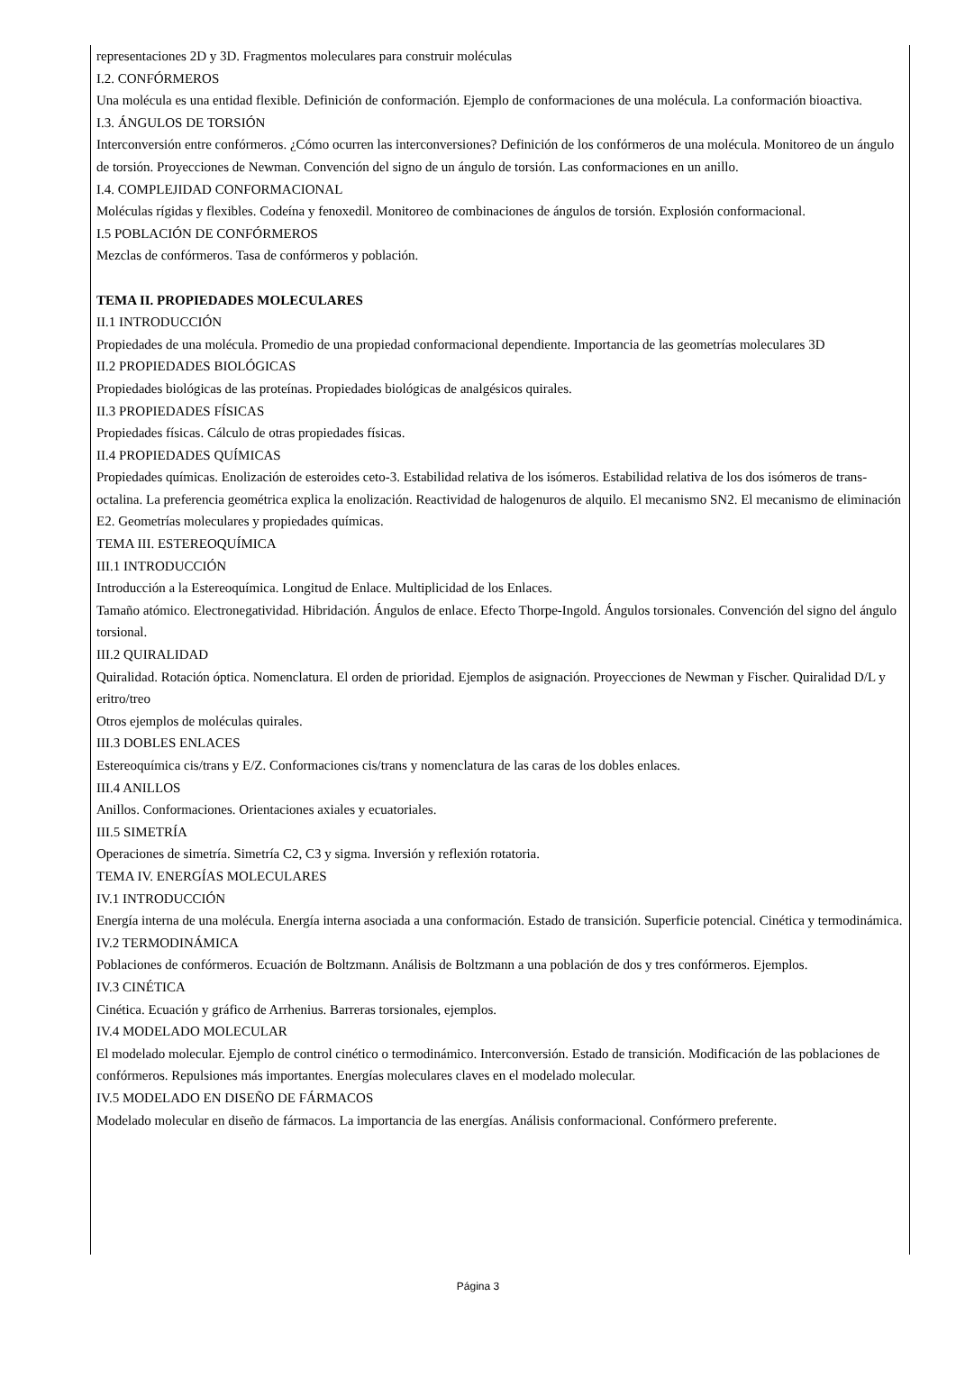representaciones 2D y 3D. Fragmentos moleculares para construir moléculas
I.2. CONFÓRMEROS
Una molécula es una entidad flexible. Definición de conformación. Ejemplo de conformaciones de una molécula. La conformación bioactiva.
I.3. ÁNGULOS DE TORSIÓN
Interconversión entre confórmeros. ¿Cómo ocurren las interconversiones? Definición de los confórmeros de una molécula. Monitoreo de un ángulo de torsión. Proyecciones de Newman. Convención del signo de un ángulo de torsión. Las conformaciones en un anillo.
I.4. COMPLEJIDAD CONFORMACIONAL
Moléculas rígidas y flexibles. Codeína y fenoxedil. Monitoreo de combinaciones de ángulos de torsión. Explosión conformacional.
I.5 POBLACIÓN DE CONFÓRMEROS
Mezclas de confórmeros. Tasa de confórmeros y población.
TEMA II. PROPIEDADES MOLECULARES
II.1 INTRODUCCIÓN
Propiedades de una molécula. Promedio de una propiedad conformacional dependiente. Importancia de las geometrías moleculares 3D
II.2 PROPIEDADES BIOLÓGICAS
Propiedades biológicas de las proteínas. Propiedades biológicas de analgésicos quirales.
II.3 PROPIEDADES FÍSICAS
Propiedades físicas. Cálculo de otras propiedades físicas.
II.4 PROPIEDADES QUÍMICAS
Propiedades químicas. Enolización de esteroides ceto-3. Estabilidad relativa de los isómeros. Estabilidad relativa de los dos isómeros de trans-octalina. La preferencia geométrica explica la enolización. Reactividad de halogenuros de alquilo. El mecanismo SN2. El mecanismo de eliminación E2. Geometrías moleculares y propiedades químicas.
TEMA III. ESTEREOQUÍMICA
III.1 INTRODUCCIÓN
Introducción a la Estereoquímica. Longitud de Enlace. Multiplicidad de los Enlaces.
Tamaño atómico. Electronegatividad. Hibridación. Ángulos de enlace. Efecto Thorpe-Ingold. Ángulos torsionales. Convención del signo del ángulo torsional.
III.2 QUIRALIDAD
Quiralidad. Rotación óptica. Nomenclatura. El orden de prioridad. Ejemplos de asignación. Proyecciones de Newman y Fischer. Quiralidad D/L y eritro/treo
Otros ejemplos de moléculas quirales.
III.3 DOBLES ENLACES
Estereoquímica cis/trans y E/Z. Conformaciones cis/trans y nomenclatura de las caras de los dobles enlaces.
III.4 ANILLOS
Anillos. Conformaciones. Orientaciones axiales y ecuatoriales.
III.5 SIMETRÍA
Operaciones de simetría. Simetría C2, C3 y sigma. Inversión y reflexión rotatoria.
TEMA IV. ENERGÍAS MOLECULARES
IV.1 INTRODUCCIÓN
Energía interna de una molécula. Energía interna asociada a una conformación. Estado de transición. Superficie potencial. Cinética y termodinámica.
IV.2 TERMODINÁMICA
Poblaciones de confórmeros. Ecuación de Boltzmann. Análisis de Boltzmann a una población de dos y tres confórmeros. Ejemplos.
IV.3 CINÉTICA
Cinética. Ecuación y gráfico de Arrhenius. Barreras torsionales, ejemplos.
IV.4 MODELADO MOLECULAR
El modelado molecular. Ejemplo de control cinético o termodinámico. Interconversión. Estado de transición. Modificación de las poblaciones de confórmeros. Repulsiones más importantes. Energías moleculares claves en el modelado molecular.
IV.5 MODELADO EN DISEÑO DE FÁRMACOS
Modelado molecular en diseño de fármacos. La importancia de las energías. Análisis conformacional. Confórmero preferente.
Página 3